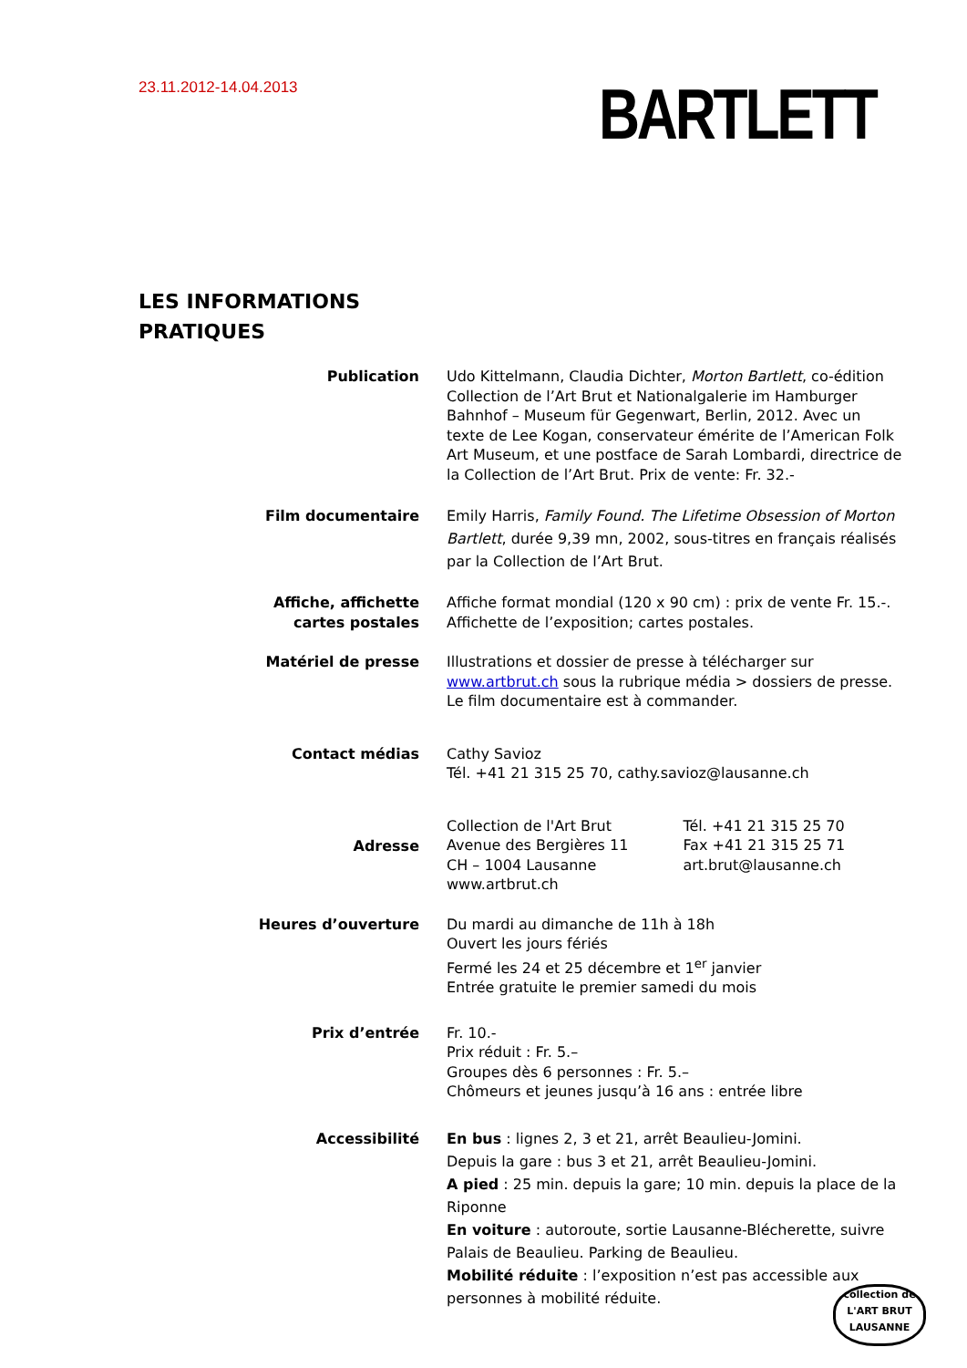23.11.2012-14.04.2013
BARTLETT
LES INFORMATIONS
PRATIQUES
Publication Udo Kittelmann, Claudia Dichter, Morton Bartlett, co-édition Collection de l’Art Brut et Nationalgalerie im Hamburger Bahnhof – Museum für Gegenwart, Berlin, 2012. Avec un texte de Lee Kogan, conservateur émérite de l’American Folk Art Museum, et une postface de Sarah Lombardi, directrice de la Collection de l’Art Brut. Prix de vente: Fr. 32.-
Film documentaire Emily Harris, Family Found. The Lifetime Obsession of Morton Bartlett, durée 9,39 mn, 2002, sous-titres en français réalisés par la Collection de l’Art Brut.
Affiche, affichette
cartes postales
Affiche format mondial (120 x 90 cm) : prix de vente Fr. 15.-. Affichette de l’exposition; cartes postales.
Matériel de presse Illustrations et dossier de presse à télécharger sur www.artbrut.ch sous la rubrique média > dossiers de presse. Le film documentaire est à commander.
Contact médias Cathy Savioz
Tél. +41 21 315 25 70, cathy.savioz@lausanne.ch
Adresse
Collection de l'Art Brut
Avenue des Bergières 11
CH – 1004 Lausanne
www.artbrut.ch
Tél. +41 21 315 25 70
Fax +41 21 315 25 71
art.brut@lausanne.ch
Heures d’ouverture Du mardi au dimanche de 11h à 18h
Ouvert les jours fériés
Fermé les 24 et 25 décembre et 1<sup>er</sup> janvier
Entrée gratuite le premier samedi du mois
Prix d’entrée Fr. 10.-
Prix réduit : Fr. 5.–
Groupes dès 6 personnes : Fr. 5.–
Chômeurs et jeunes jusqu’à 16 ans : entrée libre
Accessibilité En bus : lignes 2, 3 et 21, arrêt Beaulieu-Jomini.
Depuis la gare : bus 3 et 21, arrêt Beaulieu-Jomini.
A pied : 25 min. depuis la gare; 10 min. depuis la place de la Riponne
En voiture : autoroute, sortie Lausanne-Blécherette, suivre Palais de Beaulieu. Parking de Beaulieu.
Mobilité réduite : l’exposition n’est pas accessible aux personnes à mobilité réduite.
collection de
L'ART BRUT
LAUSANNE